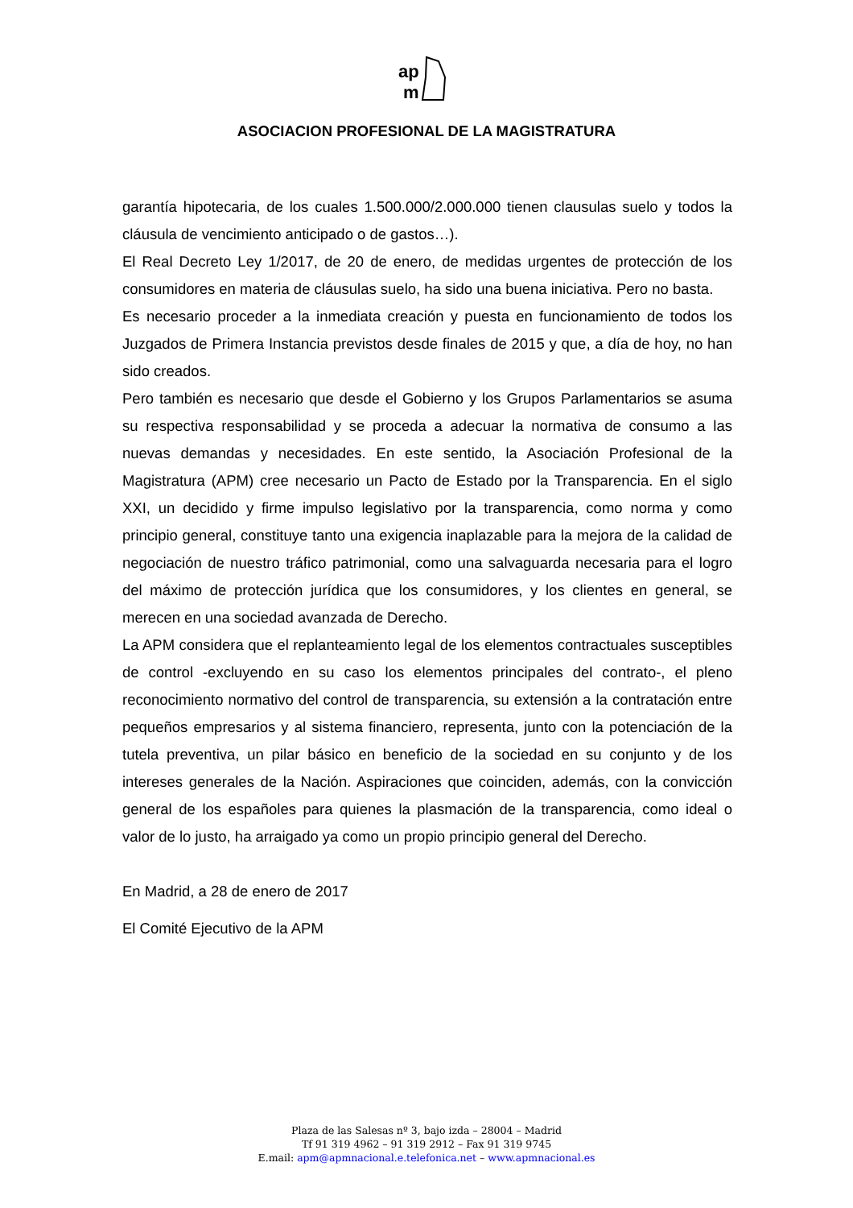ap
m
ASOCIACION PROFESIONAL DE LA MAGISTRATURA
garantía hipotecaria, de los cuales 1.500.000/2.000.000 tienen clausulas suelo y todos la cláusula de vencimiento anticipado o de gastos…).
El Real Decreto Ley 1/2017, de 20 de enero, de medidas urgentes de protección de los consumidores en materia de cláusulas suelo, ha sido una buena iniciativa. Pero no basta.
Es necesario proceder a la inmediata creación y puesta en funcionamiento de todos los Juzgados de Primera Instancia previstos desde finales de 2015 y que, a día de hoy, no han sido creados.
Pero también es necesario que desde el Gobierno y los Grupos Parlamentarios se asuma su respectiva responsabilidad y se proceda a adecuar la normativa de consumo a las nuevas demandas y necesidades. En este sentido, la Asociación Profesional de la Magistratura (APM) cree necesario un Pacto de Estado por la Transparencia. En el siglo XXI, un decidido y firme impulso legislativo por la transparencia, como norma y como principio general, constituye tanto una exigencia inaplazable para la mejora de la calidad de negociación de nuestro tráfico patrimonial, como una salvaguarda necesaria para el logro del máximo de protección jurídica que los consumidores, y los clientes en general, se merecen en una sociedad avanzada de Derecho.
La APM considera que el replanteamiento legal de los elementos contractuales susceptibles de control -excluyendo en su caso los elementos principales del contrato-, el pleno reconocimiento normativo del control de transparencia, su extensión a la contratación entre pequeños empresarios y al sistema financiero, representa, junto con la potenciación de la tutela preventiva, un pilar básico en beneficio de la sociedad en su conjunto y de los intereses generales de la Nación. Aspiraciones que coinciden, además, con la convicción general de los españoles para quienes la plasmación de la transparencia, como ideal o valor de lo justo, ha arraigado ya como un propio principio general del Derecho.
En Madrid, a 28 de enero de 2017
El Comité Ejecutivo de la APM
Plaza de las Salesas nº 3, bajo izda – 28004 – Madrid
Tf 91 319 4962 – 91 319 2912 – Fax 91 319 9745
E.mail: apm@apmnacional.e.telefonica.net – www.apmnacional.es